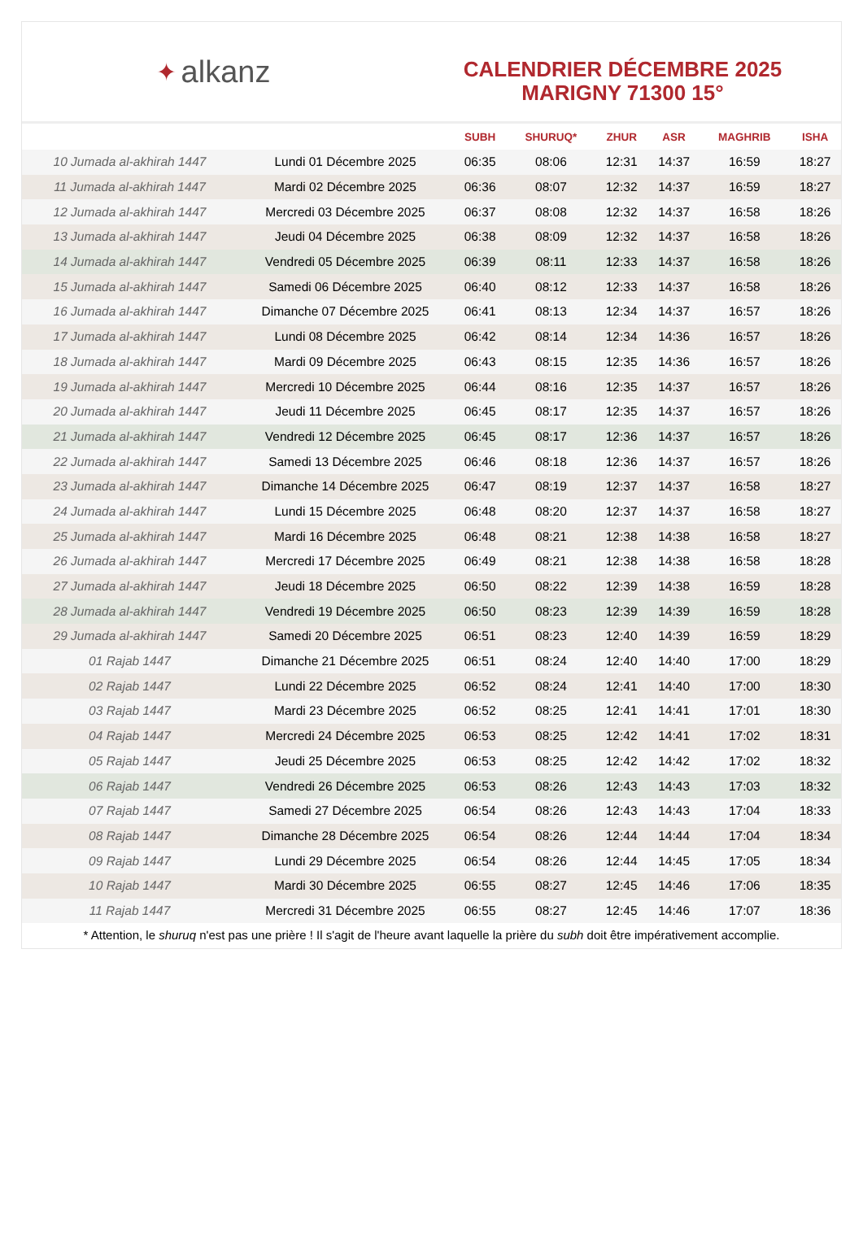✦ alkanz
CALENDRIER DÉCEMBRE 2025
MARIGNY 71300 15°
| | | SUBH | SHURUQ* | ZHUR | ASR | MAGHRIB | ISHA |
| --- | --- | --- | --- | --- | --- | --- | --- |
| 10 Jumada al-akhirah 1447 | Lundi 01 Décembre 2025 | 06:35 | 08:06 | 12:31 | 14:37 | 16:59 | 18:27 |
| 11 Jumada al-akhirah 1447 | Mardi 02 Décembre 2025 | 06:36 | 08:07 | 12:32 | 14:37 | 16:59 | 18:27 |
| 12 Jumada al-akhirah 1447 | Mercredi 03 Décembre 2025 | 06:37 | 08:08 | 12:32 | 14:37 | 16:58 | 18:26 |
| 13 Jumada al-akhirah 1447 | Jeudi 04 Décembre 2025 | 06:38 | 08:09 | 12:32 | 14:37 | 16:58 | 18:26 |
| 14 Jumada al-akhirah 1447 | Vendredi 05 Décembre 2025 | 06:39 | 08:11 | 12:33 | 14:37 | 16:58 | 18:26 |
| 15 Jumada al-akhirah 1447 | Samedi 06 Décembre 2025 | 06:40 | 08:12 | 12:33 | 14:37 | 16:58 | 18:26 |
| 16 Jumada al-akhirah 1447 | Dimanche 07 Décembre 2025 | 06:41 | 08:13 | 12:34 | 14:37 | 16:57 | 18:26 |
| 17 Jumada al-akhirah 1447 | Lundi 08 Décembre 2025 | 06:42 | 08:14 | 12:34 | 14:36 | 16:57 | 18:26 |
| 18 Jumada al-akhirah 1447 | Mardi 09 Décembre 2025 | 06:43 | 08:15 | 12:35 | 14:36 | 16:57 | 18:26 |
| 19 Jumada al-akhirah 1447 | Mercredi 10 Décembre 2025 | 06:44 | 08:16 | 12:35 | 14:37 | 16:57 | 18:26 |
| 20 Jumada al-akhirah 1447 | Jeudi 11 Décembre 2025 | 06:45 | 08:17 | 12:35 | 14:37 | 16:57 | 18:26 |
| 21 Jumada al-akhirah 1447 | Vendredi 12 Décembre 2025 | 06:45 | 08:17 | 12:36 | 14:37 | 16:57 | 18:26 |
| 22 Jumada al-akhirah 1447 | Samedi 13 Décembre 2025 | 06:46 | 08:18 | 12:36 | 14:37 | 16:57 | 18:26 |
| 23 Jumada al-akhirah 1447 | Dimanche 14 Décembre 2025 | 06:47 | 08:19 | 12:37 | 14:37 | 16:58 | 18:27 |
| 24 Jumada al-akhirah 1447 | Lundi 15 Décembre 2025 | 06:48 | 08:20 | 12:37 | 14:37 | 16:58 | 18:27 |
| 25 Jumada al-akhirah 1447 | Mardi 16 Décembre 2025 | 06:48 | 08:21 | 12:38 | 14:38 | 16:58 | 18:27 |
| 26 Jumada al-akhirah 1447 | Mercredi 17 Décembre 2025 | 06:49 | 08:21 | 12:38 | 14:38 | 16:58 | 18:28 |
| 27 Jumada al-akhirah 1447 | Jeudi 18 Décembre 2025 | 06:50 | 08:22 | 12:39 | 14:38 | 16:59 | 18:28 |
| 28 Jumada al-akhirah 1447 | Vendredi 19 Décembre 2025 | 06:50 | 08:23 | 12:39 | 14:39 | 16:59 | 18:28 |
| 29 Jumada al-akhirah 1447 | Samedi 20 Décembre 2025 | 06:51 | 08:23 | 12:40 | 14:39 | 16:59 | 18:29 |
| 01 Rajab 1447 | Dimanche 21 Décembre 2025 | 06:51 | 08:24 | 12:40 | 14:40 | 17:00 | 18:29 |
| 02 Rajab 1447 | Lundi 22 Décembre 2025 | 06:52 | 08:24 | 12:41 | 14:40 | 17:00 | 18:30 |
| 03 Rajab 1447 | Mardi 23 Décembre 2025 | 06:52 | 08:25 | 12:41 | 14:41 | 17:01 | 18:30 |
| 04 Rajab 1447 | Mercredi 24 Décembre 2025 | 06:53 | 08:25 | 12:42 | 14:41 | 17:02 | 18:31 |
| 05 Rajab 1447 | Jeudi 25 Décembre 2025 | 06:53 | 08:25 | 12:42 | 14:42 | 17:02 | 18:32 |
| 06 Rajab 1447 | Vendredi 26 Décembre 2025 | 06:53 | 08:26 | 12:43 | 14:43 | 17:03 | 18:32 |
| 07 Rajab 1447 | Samedi 27 Décembre 2025 | 06:54 | 08:26 | 12:43 | 14:43 | 17:04 | 18:33 |
| 08 Rajab 1447 | Dimanche 28 Décembre 2025 | 06:54 | 08:26 | 12:44 | 14:44 | 17:04 | 18:34 |
| 09 Rajab 1447 | Lundi 29 Décembre 2025 | 06:54 | 08:26 | 12:44 | 14:45 | 17:05 | 18:34 |
| 10 Rajab 1447 | Mardi 30 Décembre 2025 | 06:55 | 08:27 | 12:45 | 14:46 | 17:06 | 18:35 |
| 11 Rajab 1447 | Mercredi 31 Décembre 2025 | 06:55 | 08:27 | 12:45 | 14:46 | 17:07 | 18:36 |
* Attention, le shuruq n'est pas une prière ! Il s'agit de l'heure avant laquelle la prière du subh doit être impérativement accomplie.